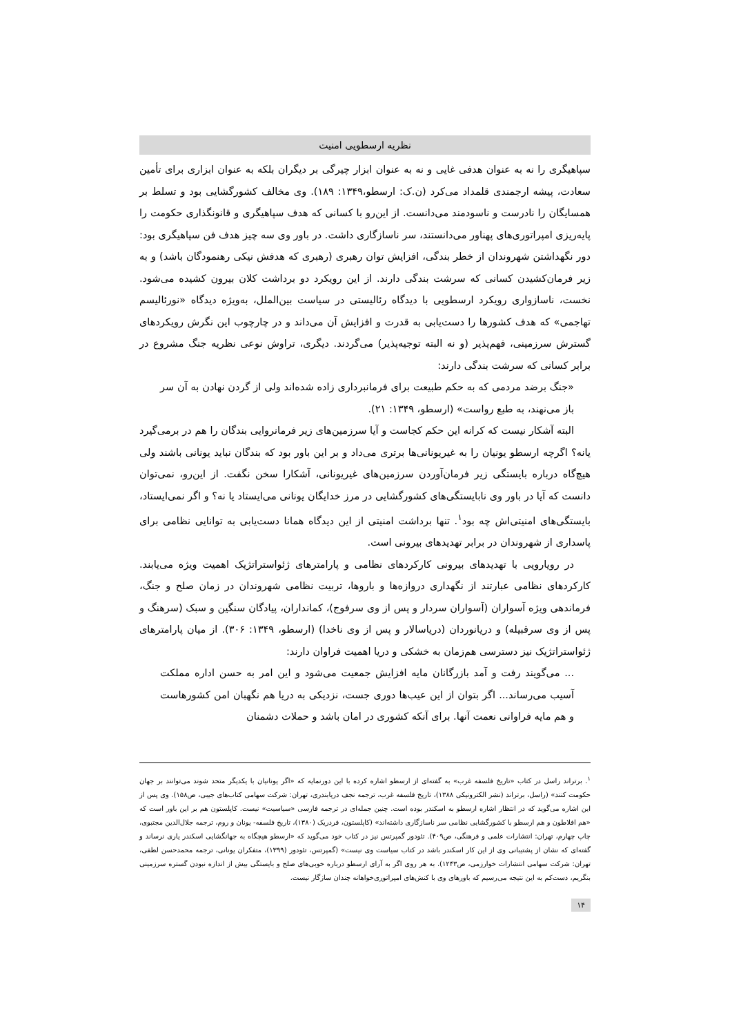نظریه ارسطویی امنیت
سپاهیگری را نه به عنوان هدفی غایی و نه به عنوان ابزار چیرگی بر دیگران بلکه به عنوان ابزاری برای تأمین سعادت، پیشه ارجمندی قلمداد می‌کرد (ن.ک: ارسطو،۱۳۴۹: ۱۸۹). وی مخالف کشورگشایی بود و تسلط بر همسایگان را نادرست و ناسودمند می‌دانست. از این‌رو با کسانی که هدف سپاهیگری و قانونگذاری حکومت را پایه‌ریزی امپراتوری‌های پهناور می‌دانستند، سر ناسازگاری داشت. در باور وی سه چیز هدف فن سپاهیگری بود: دور نگهداشتن شهروندان از خطر بندگی، افزایش توان رهبری (رهبری که هدفش نیکی رهنمودگان باشد) و به زیر فرمان‌کشیدن کسانی که سرشت بندگی دارند. از این رویکرد دو برداشت کلان بیرون کشیده می‌شود. نخست، ناسازواری رویکرد ارسطویی با دیدگاه رئالیستی در سیاست بین‌الملل، به‌ویژه دیدگاه «نورئالیسم تهاجمی» که هدف کشورها را دست‌یابی به قدرت و افزایش آن می‌داند و در چارچوب این نگرش رویکردهای گسترش سرزمینی، فهم‌پذیر (و نه البته توجیه‌پذیر) می‌گردند. دیگری، تراوش نوعی نظریه جنگ مشروع در برابر کسانی که سرشت بندگی دارند:
«جنگ برضد مردمی که به حکم طبیعت برای فرمانبرداری زاده شده‌اند ولی از گردن نهادن به آن سر باز می‌نهند، به طبع رواست» (ارسطو، ۱۳۴۹: ۲۱).
البته آشکار نیست که کرانه این حکم کجاست و آیا سرزمین‌های زیر فرمانروایی بندگان را هم در برمی‌گیرد یانه؟ اگرچه ارسطو یونیان را به غیریونانی‌ها برتری می‌داد و بر این باور بود که بندگان نباید یونانی باشند ولی هیچ‌گاه درباره بایستگی زیر فرمان‌آوردن سرزمین‌های غیریونانی، آشکارا سخن نگفت. از این‌رو، نمی‌توان دانست که آیا در باور وی نابایستگی‌های کشورگشایی در مرز خدایگان یونانی می‌ایستاد یا نه؟ و اگر نمی‌ایستاد، بایستگی‌های امنیتی‌اش چه بود<sup>۱</sup>. تنها برداشت امنیتی از این دیدگاه همانا دست‌یابی به توانایی نظامی برای پاسداری از شهروندان در برابر تهدیدهای بیرونی است.
در رویارویی با تهدیدهای بیرونی کارکردهای نظامی و پارامترهای ژئواستراتژیک اهمیت ویژه می‌یابند. کارکردهای نظامی عبارتند از نگهداری دروازه‌ها و باروها، تربیت نظامی شهروندان در زمان صلح و جنگ، فرماندهی ویژه آسواران (آسواران سردار و پس از وی سرفوج)، کمانداران، پیادگان سنگین و سبک (سرهنگ و پس از وی سرقبیله) و دریانوردان (دریاسالار و پس از وی ناخدا) (ارسطو، ۱۳۴۹: ۳۰۶). از میان پارامترهای ژئواستراتژیک نیز دسترسی هم‌زمان به خشکی و دریا اهمیت فراوان دارند:
... می‌گویند رفت و آمد بازرگانان مایه افزایش جمعیت می‌شود و این امر به حسن اداره مملکت آسیب می‌رساند... اگر بتوان از این عیب‌ها دوری جست، نزدیکی به دریا هم نگهبان امن کشورهاست و هم مایه فراوانی نعمت آنها. برای آنکه کشوری در امان باشد و حملات دشمنان
<sup>۱</sup>. برتراند راسل در کتاب «تاریخ فلسفه غرب» به گفته‌ای از ارسطو اشاره کرده با این دورنمایه که «اگر یونانیان با یکدیگر متحد شوند می‌توانند بر جهان حکومت کنند» (راسل، برتراند (نشر الکترونیکی ۱۳۸۸)، تاریخ فلسفه غرب، ترجمه نجف دریابندری، تهران: شرکت سهامی کتاب‌های جیبی، ص۱۵۸). وی پس از این اشاره می‌گوید که در انتظار اشاره ارسطو به اسکندر بوده است. چنین جمله‌ای در ترجمه فارسی «سیاسیت» نیست. کاپلستون هم بر این باور است که «هم افلاطون و هم ارسطو با کشورگشایی نظامی سر ناسازگاری داشته‌اند» (کاپلستون، فردریک (۱۳۸۰)، تاریخ فلسفه- یونان و روم، ترجمه جلال‌الدین مجتبوی، چاپ چهارم، تهران: انتشارات علمی و فرهنگی، ص۴۰۹). تئودور گمپرتس نیز در کتاب خود می‌گوید که «ارسطو هیچگاه به جهانگشایی اسکندر یاری نرساند و گفته‌ای که نشان از پشتیبانی وی از این کار اسکندر باشد در کتاب سیاست وی نیست» (گمپرتس، تئودور (۱۳۹۹)، متفکران یونانی، ترجمه محمدحسن لطفی، تهران: شرکت سهامی انتشارات خوارزمی، ص۱۲۴۳). به هر روی اگر به آرای ارسطو درباره خوبی‌های صلح و بایستگی بیش از اندازه نبودن گستره سرزمینی بنگریم، دست‌کم به این نتیجه می‌رسیم که باورهای وی با کنش‌های امپراتوری‌خواهانه چندان سازگار نیست.
۱۴